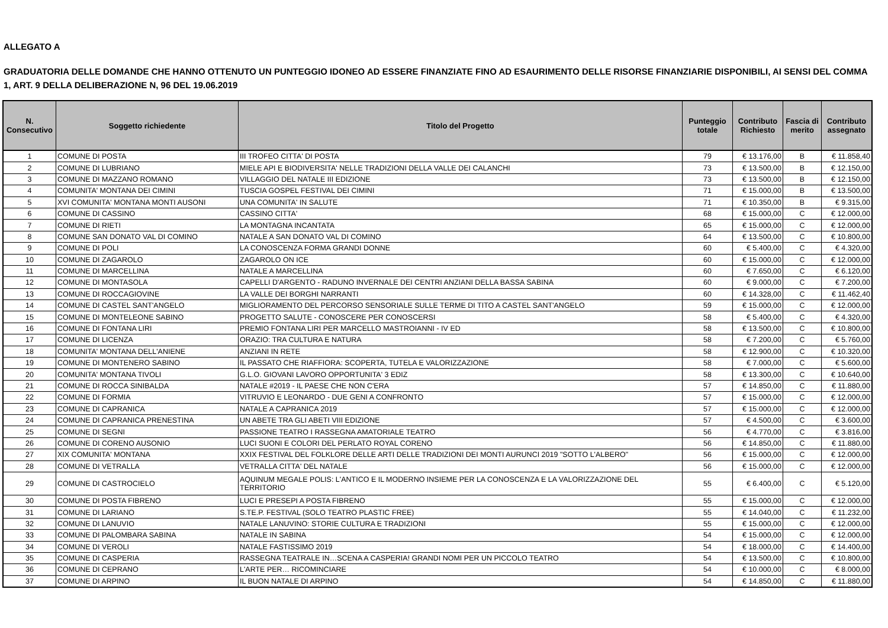ALLEGATO A
GRADUATORIA DELLE DOMANDE CHE HANNO OTTENUTO UN PUNTEGGIO IDONEO AD ESSERE FINANZIATE FINO AD ESAURIMENTO DELLE RISORSE FINANZIARIE DISPONIBILI, AI SENSI DEL COMMA 1, ART. 9 DELLA DELIBERAZIONE N, 96 DEL 19.06.2019
| N. Consecutivo | Soggetto richiedente | Titolo del Progetto | Punteggio totale | Contributo Richiesto | Fascia di merito | Contributo assegnato |
| --- | --- | --- | --- | --- | --- | --- |
| 1 | COMUNE DI POSTA | III TROFEO CITTA' DI POSTA | 79 | € 13.176,00 | B | € 11.858,40 |
| 2 | COMUNE DI LUBRIANO | MIELE API E BIODIVERSITA' NELLE TRADIZIONI DELLA VALLE DEI CALANCHI | 73 | € 13.500,00 | B | € 12.150,00 |
| 3 | COMUNE DI MAZZANO ROMANO | VILLAGGIO DEL NATALE III EDIZIONE | 73 | € 13.500,00 | B | € 12.150,00 |
| 4 | COMUNITA' MONTANA DEI CIMINI | TUSCIA GOSPEL FESTIVAL DEI CIMINI | 71 | € 15.000,00 | B | € 13.500,00 |
| 5 | XVI COMUNITA' MONTANA MONTI AUSONI | UNA COMUNITA' IN SALUTE | 71 | € 10.350,00 | B | € 9.315,00 |
| 6 | COMUNE DI CASSINO | CASSINO CITTA' | 68 | € 15.000,00 | C | € 12.000,00 |
| 7 | COMUNE DI RIETI | LA MONTAGNA INCANTATA | 65 | € 15.000,00 | C | € 12.000,00 |
| 8 | COMUNE SAN DONATO VAL DI COMINO | NATALE A SAN DONATO VAL DI COMINO | 64 | € 13.500,00 | C | € 10.800,00 |
| 9 | COMUNE DI POLI | LA CONOSCENZA FORMA GRANDI DONNE | 60 | € 5.400,00 | C | € 4.320,00 |
| 10 | COMUNE DI ZAGAROLO | ZAGAROLO ON ICE | 60 | € 15.000,00 | C | € 12.000,00 |
| 11 | COMUNE DI MARCELLINA | NATALE A MARCELLINA | 60 | € 7.650,00 | C | € 6.120,00 |
| 12 | COMUNE DI MONTASOLA | CAPELLI D'ARGENTO - RADUNO INVERNALE DEI CENTRI ANZIANI DELLA BASSA SABINA | 60 | € 9.000,00 | C | € 7.200,00 |
| 13 | COMUNE DI ROCCAGIOVINE | LA VALLE DEI BORGHI NARRANTI | 60 | € 14.328,00 | C | € 11.462,40 |
| 14 | COMUNE DI CASTEL SANT'ANGELO | MIGLIORAMENTO DEL PERCORSO SENSORIALE SULLE TERME DI TITO A CASTEL SANT'ANGELO | 59 | € 15.000,00 | C | € 12.000,00 |
| 15 | COMUNE DI MONTELEONE SABINO | PROGETTO SALUTE - CONOSCERE PER CONOSCERSI | 58 | € 5.400,00 | C | € 4.320,00 |
| 16 | COMUNE DI FONTANA LIRI | PREMIO FONTANA LIRI PER MARCELLO MASTROIANNI - IV ED | 58 | € 13.500,00 | C | € 10.800,00 |
| 17 | COMUNE DI LICENZA | ORAZIO: TRA CULTURA E NATURA | 58 | € 7.200,00 | C | € 5.760,00 |
| 18 | COMUNITA' MONTANA DELL'ANIENE | ANZIANI IN RETE | 58 | € 12.900,00 | C | € 10.320,00 |
| 19 | COMUNE DI MONTENERO SABINO | IL PASSATO CHE RIAFFIORA: SCOPERTA, TUTELA E VALORIZZAZIONE | 58 | € 7.000,00 | C | € 5.600,00 |
| 20 | COMUNITA' MONTANA TIVOLI | G.L.O. GIOVANI LAVORO OPPORTUNITA' 3 EDIZ | 58 | € 13.300,00 | C | € 10.640,00 |
| 21 | COMUNE DI ROCCA SINIBALDA | NATALE #2019 - IL PAESE CHE NON C'ERA | 57 | € 14.850,00 | C | € 11.880,00 |
| 22 | COMUNE DI FORMIA | VITRUVIO E LEONARDO - DUE GENI A CONFRONTO | 57 | € 15.000,00 | C | € 12.000,00 |
| 23 | COMUNE DI CAPRANICA | NATALE A CAPRANICA 2019 | 57 | € 15.000,00 | C | € 12.000,00 |
| 24 | COMUNE DI CAPRANICA PRENESTINA | UN ABETE TRA GLI ABETI VIII EDIZIONE | 57 | € 4.500,00 | C | € 3.600,00 |
| 25 | COMUNE DI SEGNI | PASSIONE TEATRO I RASSEGNA AMATORIALE TEATRO | 56 | € 4.770,00 | C | € 3.816,00 |
| 26 | COMUNE DI CORENO AUSONIO | LUCI SUONI E COLORI DEL PERLATO ROYAL CORENO | 56 | € 14.850,00 | C | € 11.880,00 |
| 27 | XIX COMUNITA' MONTANA | XXIX FESTIVAL DEL FOLKLORE DELLE ARTI DELLE TRADIZIONI DEI MONTI AURUNCI 2019 "SOTTO L'ALBERO" | 56 | € 15.000,00 | C | € 12.000,00 |
| 28 | COMUNE DI VETRALLA | VETRALLA CITTA' DEL NATALE | 56 | € 15.000,00 | C | € 12.000,00 |
| 29 | COMUNE DI CASTROCIELO | AQUINUM MEGALE POLIS: L'ANTICO E IL MODERNO INSIEME PER LA CONOSCENZA E LA VALORIZZAZIONE DEL TERRITORIO | 55 | € 6.400,00 | C | € 5.120,00 |
| 30 | COMUNE DI POSTA FIBRENO | LUCI E PRESEPI A POSTA FIBRENO | 55 | € 15.000,00 | C | € 12.000,00 |
| 31 | COMUNE DI LARIANO | S.TE.P. FESTIVAL (SOLO TEATRO PLASTIC FREE) | 55 | € 14.040,00 | C | € 11.232,00 |
| 32 | COMUNE DI LANUVIO | NATALE LANUVINO: STORIE CULTURA E TRADIZIONI | 55 | € 15.000,00 | C | € 12.000,00 |
| 33 | COMUNE DI PALOMBARA SABINA | NATALE IN SABINA | 54 | € 15.000,00 | C | € 12.000,00 |
| 34 | COMUNE DI VEROLI | NATALE FASTISSIMO 2019 | 54 | € 18.000,00 | C | € 14.400,00 |
| 35 | COMUNE DI CASPERIA | RASSEGNA TEATRALE IN…SCENA A CASPERIA! GRANDI NOMI PER UN PICCOLO TEATRO | 54 | € 13.500,00 | C | € 10.800,00 |
| 36 | COMUNE DI CEPRANO | L'ARTE PER… RICOMINCIARE | 54 | € 10.000,00 | C | € 8.000,00 |
| 37 | COMUNE DI ARPINO | IL BUON NATALE DI ARPINO | 54 | € 14.850,00 | C | € 11.880,00 |